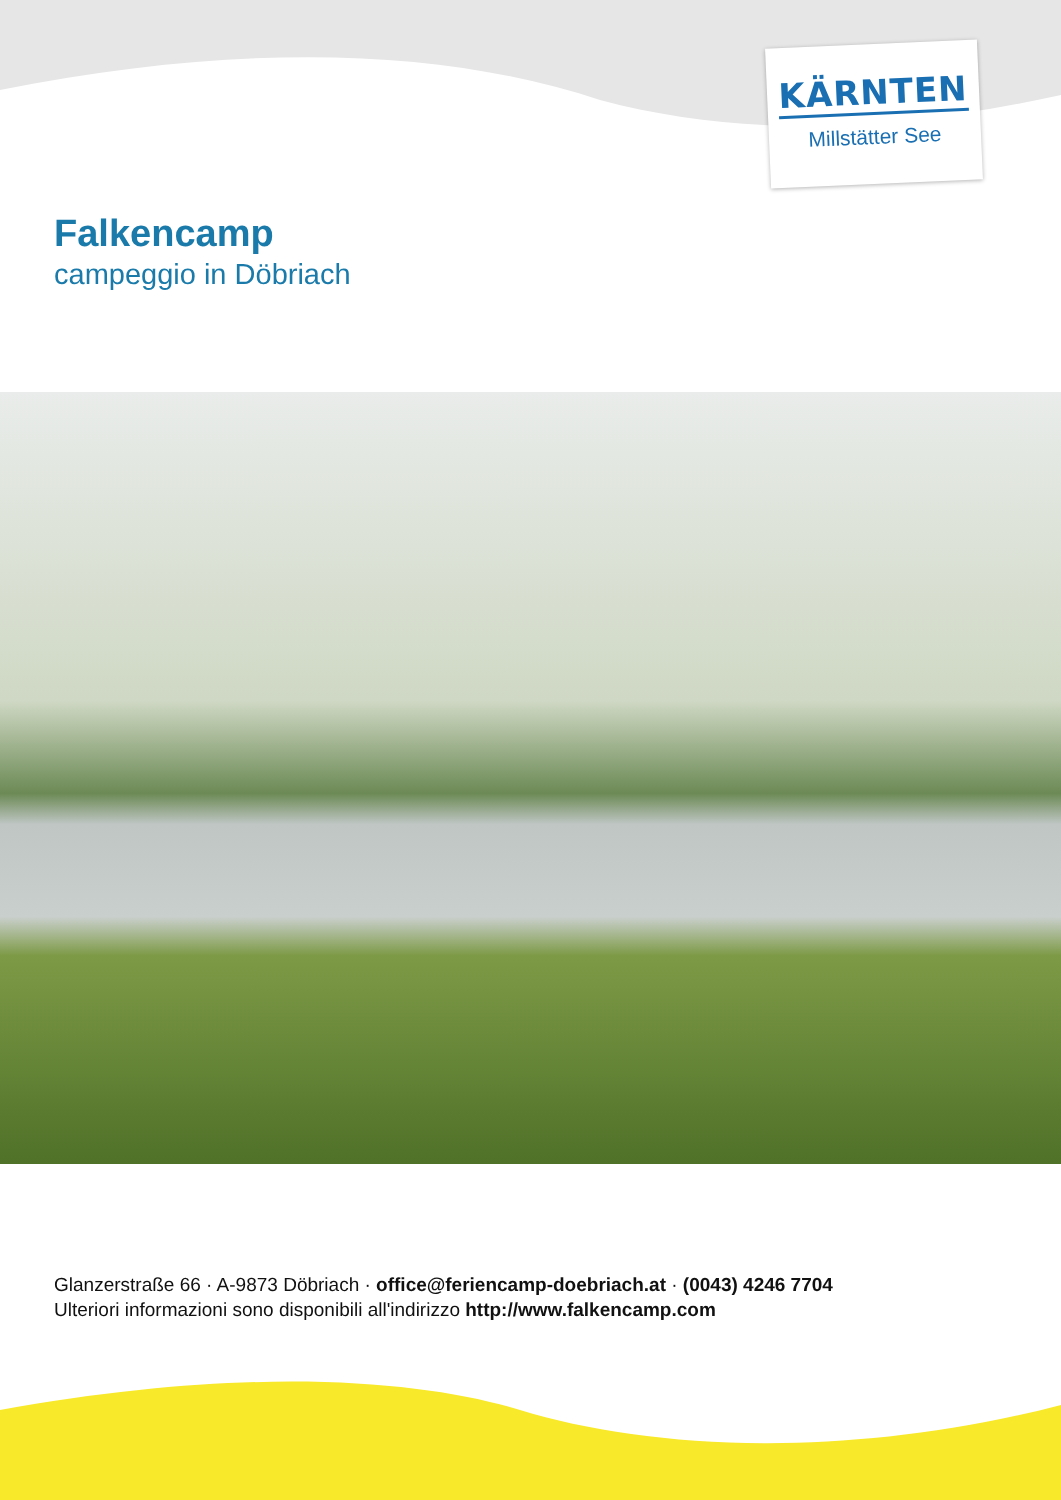KÄRNTEN
Millstätter See
Falkencamp
campeggio in Döbriach
Glanzerstraße 66 · A-9873 Döbriach · office@feriencamp-doebriach.at · (0043) 4246 7704
Ulteriori informazioni sono disponibili all'indirizzo http://www.falkencamp.com